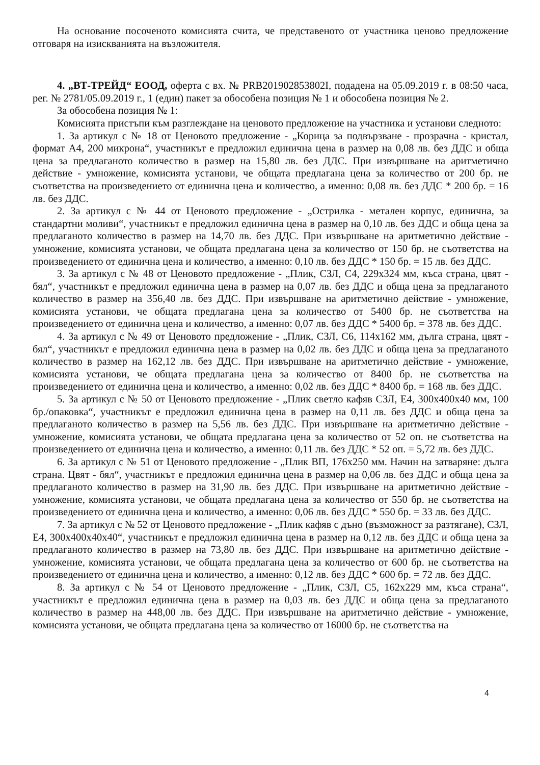На основание посоченото комисията счита, че представеното от участника ценово предложение отговаря на изискванията на възложителя.
4. „ВТ-ТРЕЙД“ ЕООД, оферта с вх. № PRB201902853802I, подадена на 05.09.2019 г. в 08:50 часа, рег. № 2781/05.09.2019 г., 1 (един) пакет за обособена позиция № 1 и обособена позиция № 2.
За обособена позиция № 1:
Комисията пристъпи към разглеждане на ценовото предложение на участника и установи следното:
1. За артикул с № 18 от Ценовото предложение - „Корица за подвързване - прозрачна - кристал, формат А4, 200 микрона“, участникът е предложил единична цена в размер на 0,08 лв. без ДДС и обща цена за предлаганото количество в размер на 15,80 лв. без ДДС. При извършване на аритметично действие - умножение, комисията установи, че общата предлагана цена за количество от 200 бр. не съответства на произведението от единична цена и количество, а именно: 0,08 лв. без ДДС * 200 бр. = 16 лв. без ДДС.
2. За артикул с № 44 от Ценовото предложение - „Острилка - метален корпус, единична, за стандартни моливи“, участникът е предложил единична цена в размер на 0,10 лв. без ДДС и обща цена за предлаганото количество в размер на 14,70 лв. без ДДС. При извършване на аритметично действие - умножение, комисията установи, че общата предлагана цена за количество от 150 бр. не съответства на произведението от единична цена и количество, а именно: 0,10 лв. без ДДС * 150 бр. = 15 лв. без ДДС.
3. За артикул с № 48 от Ценовото предложение - „Плик, СЗЛ, С4, 229х324 мм, къса страна, цвят - бял“, участникът е предложил единична цена в размер на 0,07 лв. без ДДС и обща цена за предлаганото количество в размер на 356,40 лв. без ДДС. При извършване на аритметично действие - умножение, комисията установи, че общата предлагана цена за количество от 5400 бр. не съответства на произведението от единична цена и количество, а именно: 0,07 лв. без ДДС * 5400 бр. = 378 лв. без ДДС.
4. За артикул с № 49 от Ценовото предложение - „Плик, СЗЛ, С6, 114х162 мм, дълга страна, цвят - бял“, участникът е предложил единична цена в размер на 0,02 лв. без ДДС и обща цена за предлаганото количество в размер на 162,12 лв. без ДДС. При извършване на аритметично действие - умножение, комисията установи, че общата предлагана цена за количество от 8400 бр. не съответства на произведението от единична цена и количество, а именно: 0,02 лв. без ДДС * 8400 бр. = 168 лв. без ДДС.
5. За артикул с № 50 от Ценовото предложение - „Плик светло кафяв СЗЛ, Е4, 300х400х40 мм, 100 бр./опаковка“, участникът е предложил единична цена в размер на 0,11 лв. без ДДС и обща цена за предлаганото количество в размер на 5,56 лв. без ДДС. При извършване на аритметично действие - умножение, комисията установи, че общата предлагана цена за количество от 52 оп. не съответства на произведението от единична цена и количество, а именно: 0,11 лв. без ДДС * 52 оп. = 5,72 лв. без ДДС.
6. За артикул с № 51 от Ценовото предложение - „Плик ВП, 176х250 мм. Начин на затваряне: дълга страна. Цвят - бял“, участникът е предложил единична цена в размер на 0,06 лв. без ДДС и обща цена за предлаганото количество в размер на 31,90 лв. без ДДС. При извършване на аритметично действие - умножение, комисията установи, че общата предлагана цена за количество от 550 бр. не съответства на произведението от единична цена и количество, а именно: 0,06 лв. без ДДС * 550 бр. = 33 лв. без ДДС.
7. За артикул с № 52 от Ценовото предложение - „Плик кафяв с дъно (възможност за разтягане), СЗЛ, Е4, 300х400х40х40“, участникът е предложил единична цена в размер на 0,12 лв. без ДДС и обща цена за предлаганото количество в размер на 73,80 лв. без ДДС. При извършване на аритметично действие - умножение, комисията установи, че общата предлагана цена за количество от 600 бр. не съответства на произведението от единична цена и количество, а именно: 0,12 лв. без ДДС * 600 бр. = 72 лв. без ДДС.
8. За артикул с № 54 от Ценовото предложение - „Плик, СЗЛ, С5, 162х229 мм, къса страна“, участникът е предложил единична цена в размер на 0,03 лв. без ДДС и обща цена за предлаганото количество в размер на 448,00 лв. без ДДС. При извършване на аритметично действие - умножение, комисията установи, че общата предлагана цена за количество от 16000 бр. не съответства на
4